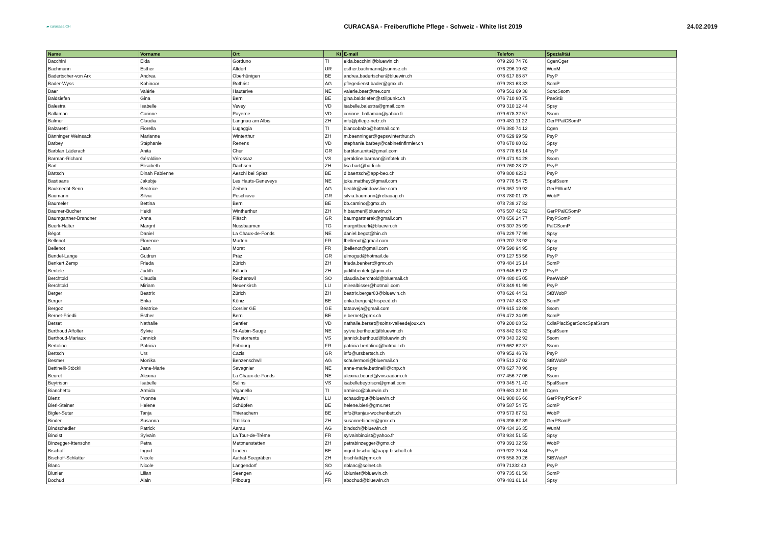▰ curacasa.CH
CURACASA - Freiberufliche Pflege - Schweiz - White list 2019
24.02.2019
| Name | Vorname | Ort | Kt | E-mail | Telefon | Spezialität |
| --- | --- | --- | --- | --- | --- | --- |
| Bacchini | Elda | Gorduno | TI | elda.bacchini@bluewin.ch | 079 293 74 76 | CgenCger |
| Bachmann | Esther | Altdorf | UR | esther.bachmann@sunrise.ch | 076 296 19 62 | WunM |
| Badertscher-von Arx | Andrea | Oberhünigen | BE | andrea.badertscher@bluewin.ch | 078 617 88 87 | PsyP |
| Bader-Wyss | Kohinoor | Rothrist | AG | pflegedienst.bader@gmx.ch | 079 281 63 33 | SomP |
| Baer | Valérie | Hauterive | NE | valerie.baer@me.com | 079 561 69 38 | SoncSsom |
| Baldsiefen | Gina | Bern | BE | gina.baldsiefen@stillpunkt.ch | 076 710 80 75 | PaeStB |
| Balestra | Isabelle | Vevey | VD | isabelle.balestra@gmail.com | 079 310 12 44 | Spsy |
| Ballaman | Corinne | Payerne | VD | corinne_ballaman@yahoo.fr | 079 678 32 57 | Ssom |
| Balmer | Claudia | Langnau am Albis | ZH | info@pflege-netz.ch | 079 481 11 22 | GerPPalCSomP |
| Balzaretti | Fiorella | Lugaggia | TI | biancobalzo@hotmail.com | 076 380 74 12 | Cgen |
| Bänninger Weinsack | Marianne | Winterthur | ZH | m.baenninger@gepswinterthur.ch | 078 629 99 59 | PsyP |
| Barbey | Stéphanie | Renens | VD | stephanie.barbey@cabinetinfirmier.ch | 078 670 80 82 | Spsy |
| Barblan Läderach | Anita | Chur | GR | barblan.anita@gmail.com | 078 778 63 14 | PsyP |
| Barman-Richard | Géraldine | Vérossaz | VS | geraldine.barman@infotek.ch | 079 471 94 28 | Ssom |
| Bart | Elisabeth | Dachsen | ZH | lisa.bart@ba-li.ch | 079 760 28 72 | PsyP |
| Bärtsch | Dinah Fabienne | Aeschi bei Spiez | BE | d.baertsch@app-beo.ch | 079 800 8230 | PsyP |
| Bastiaans | Jakobje | Les Hauts-Geneveys | NE | joke.matthey@gmail.com | 079 776 54 75 | SpalSsom |
| Bauknecht-Senn | Beatrice | Zeihen | AG | beabk@windowslive.com | 076 367 19 92 | GerPWunM |
| Baumann | Silvia | Poschiavo | GR | silvia.baumann@rebauag.ch | 078 780 01 78 | WobP |
| Baumeler | Bettina | Bern | BE | bb.camino@gmx.ch | 078 738 37 82 | |
| Baumer-Bucher | Heidi | Wintherthur | ZH | h.baumer@bluewin.ch | 076 507 42 52 | GerPPalCSomP |
| Baumgartner-Brandner | Anna | Fläsch | GR | baumgartnerak@gmail.com | 078 656 24 77 | PsyPSomP |
| Beerli-Halter | Margrit | Nussbaumen | TG | margritbeerli@bluewin.ch | 076 307 35 99 | PalCSomP |
| Bégot | Daniel | La Chaux-de-Fonds | NE | daniel.begot@hin.ch | 076 229 77 99 | Spsy |
| Bellenot | Florence | Murten | FR | fbellenot@gmail.com | 079 207 73 92 | Spsy |
| Bellenot | Jean | Morat | FR | jbellenot@gmail.com | 079 590 94 95 | Spsy |
| Bendel-Lange | Gudrun | Präz | GR | elmogud@hotmail.de | 079 127 53 56 | PsyP |
| Benkert Zemp | Frieda | Zürich | ZH | frieda.benkert@gmx.ch | 079 484 15 14 | SomP |
| Bentele | Judith | Bülach | ZH | judithbentele@gmx.ch | 079 645 69 72 | PsyP |
| Berchtold | Claudia | Recherswil | SO | claudia.berchtold@bluemail.ch | 079 480 05 05 | PaeWobP |
| Berchtold | Miriam | Neuenkirch | LU | mirealbisser@hotmail.com | 078 849 91 99 | PsyP |
| Berger | Beatrix | Zürich | ZH | beatrix.berger83@bluewin.ch | 078 626 44 51 | StBWobP |
| Berger | Erika | Köniz | BE | erika.berger@hispeed.ch | 079 747 43 33 | SomP |
| Bergoz | Béatrice | Corsier GE | GE | tataoveja@gmail.com | 079 615 12 08 | Ssom |
| Bernet-Friedli | Esther | Bern | BE | e.bernet@gmx.ch | 076 472 34 09 | SomP |
| Berset | Nathalie | Sentier | VD | nathalie.berset@soins-valleedejoux.ch | 079 200 08 52 | CdiaPlaciSgerSoncSpalSsom |
| Berthoud Affolter | Sylvie | St-Aubin-Sauge | NE | sylvie.berthoud@bluewin.ch | 078 842 08 32 | SpalSsom |
| Berthoud-Mariaux | Jannick | Troistorrents | VS | jannick.berthoud@bluewin.ch | 079 343 32 92 | Ssom |
| Bertolino | Patricia | Fribourg | FR | patricia.bertolino@hotmail.ch | 079 662 62 37 | Ssom |
| Bertsch | Urs | Cazis | GR | info@ursbertsch.ch | 079 952 46 79 | PsyP |
| Besmer | Monika | Benzenschwil | AG | schulermoni@bluemail.ch | 079 513 27 02 | StBWobP |
| Bettinelli-Stöckli | Anne-Marie | Savagnier | NE | anne-marie.bettinelli@cnp.ch | 078 627 78 96 | Spsy |
| Beuret | Alexina | La Chaux-de-Fonds | NE | alexina.beuret@vivsoadom.ch | 077 456 77 06 | Ssom |
| Beytrison | Isabelle | Salins | VS | isabellebeytrison@gmail.com | 079 345 71 40 | SpalSsom |
| Bianchetto | Armida | Viganello | TI | armieco@bluewin.ch | 079 681 32 19 | Cgen |
| Bienz | Yvonne | Wauwil | LU | schaudirgut@bluewin.ch | 041 980 06 66 | GerPPsyPSomP |
| Bieri-Steiner | Helene | Schüpfen | BE | helene.bieri@gmx.net | 079 587 54 75 | SomP |
| Bigler-Suter | Tanja | Thierachern | BE | info@tanjas-wochenbett.ch | 079 573 87 51 | WobP |
| Binder | Susanna | Trüllikon | ZH | susannebinder@gmx.ch | 076 398 62 39 | GerPSomP |
| Bindschedler | Patrick | Aarau | AG | bindsch@bluewin.ch | 079 434 26 35 | WunM |
| Binoist | Sylvain | La Tour-de-Trême | FR | sylvainbinoist@yahoo.fr | 078 934 51 55 | Spsy |
| Binzegger-Ittensohn | Petra | Mettmenstetten | ZH | petrabinzegger@gmx.ch | 079 391 32 59 | WobP |
| Bischoff | Ingrid | Linden | BE | ingrid.bischoff@aapp-bischoff.ch | 079 922 79 84 | PsyP |
| Bischoff-Schlatter | Nicole | Aathal-Seegräben | ZH | bischlatt@gmx.ch | 076 558 30 26 | StBWobP |
| Blanc | Nicole | Langendorf | SO | nblanc@solnet.ch | 079 71332 43 | PsyP |
| Blunier | Lilian | Seengen | AG | l.blunier@bluewin.ch | 079 735 61 58 | SomP |
| Bochud | Alain | Fribourg | FR | abochud@bluewin.ch | 079 481 61 14 | Spsy |